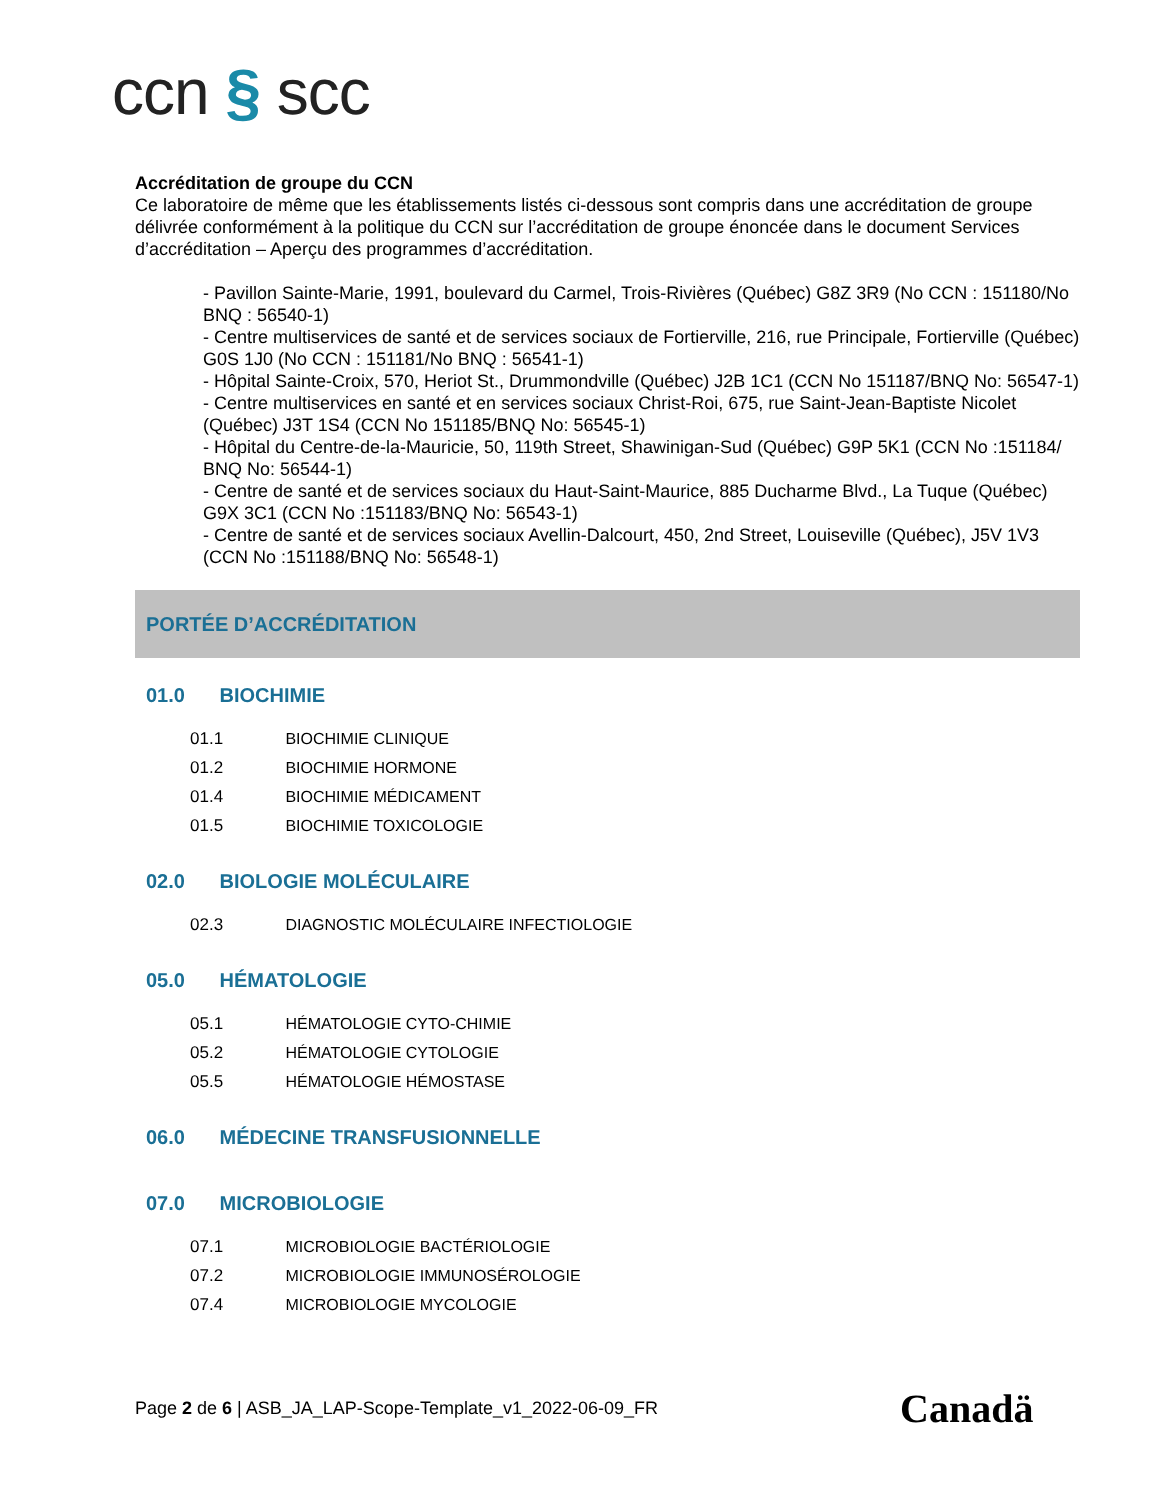ccn § scc
Accréditation de groupe du CCN
Ce laboratoire de même que les établissements listés ci-dessous sont compris dans une accréditation de groupe délivrée conformément à la politique du CCN sur l’accréditation de groupe énoncée dans le document Services d’accréditation – Aperçu des programmes d’accréditation.
- Pavillon Sainte-Marie, 1991, boulevard du Carmel, Trois-Rivières (Québec) G8Z 3R9 (No CCN : 151180/No BNQ : 56540-1)
- Centre multiservices de santé et de services sociaux de Fortierville, 216, rue Principale, Fortierville (Québec) G0S 1J0 (No CCN : 151181/No BNQ : 56541-1)
- Hôpital Sainte-Croix, 570, Heriot St., Drummondville (Québec) J2B 1C1 (CCN No 151187/BNQ No: 56547-1)
- Centre multiservices en santé et en services sociaux Christ-Roi, 675, rue Saint-Jean-Baptiste Nicolet (Québec) J3T 1S4 (CCN No 151185/BNQ No: 56545-1)
- Hôpital du Centre-de-la-Mauricie, 50, 119th Street, Shawinigan-Sud (Québec) G9P 5K1 (CCN No :151184/ BNQ No: 56544-1)
- Centre de santé et de services sociaux du Haut-Saint-Maurice, 885 Ducharme Blvd., La Tuque (Québec) G9X 3C1 (CCN No :151183/BNQ No: 56543-1)
- Centre de santé et de services sociaux Avellin-Dalcourt, 450, 2nd Street, Louiseville (Québec), J5V 1V3 (CCN No :151188/BNQ No: 56548-1)
PORTÉE D’ACCRÉDITATION
01.0 BIOCHIMIE
01.1 BIOCHIMIE CLINIQUE
01.2 BIOCHIMIE HORMONE
01.4 BIOCHIMIE MÉDICAMENT
01.5 BIOCHIMIE TOXICOLOGIE
02.0 BIOLOGIE MOLÉCULAIRE
02.3 DIAGNOSTIC MOLÉCULAIRE INFECTIOLOGIE
05.0 HÉMATOLOGIE
05.1 HÉMATOLOGIE CYTO-CHIMIE
05.2 HÉMATOLOGIE CYTOLOGIE
05.5 HÉMATOLOGIE HÉMOSTASE
06.0 MÉDECINE TRANSFUSIONNELLE
07.0 MICROBIOLOGIE
07.1 MICROBIOLOGIE BACTÉRIOLOGIE
07.2 MICROBIOLOGIE IMMUNOSÉROLOGIE
07.4 MICROBIOLOGIE MYCOLOGIE
Page 2 de 6 | ASB_JA_LAP-Scope-Template_v1_2022-06-09_FR
Canadä